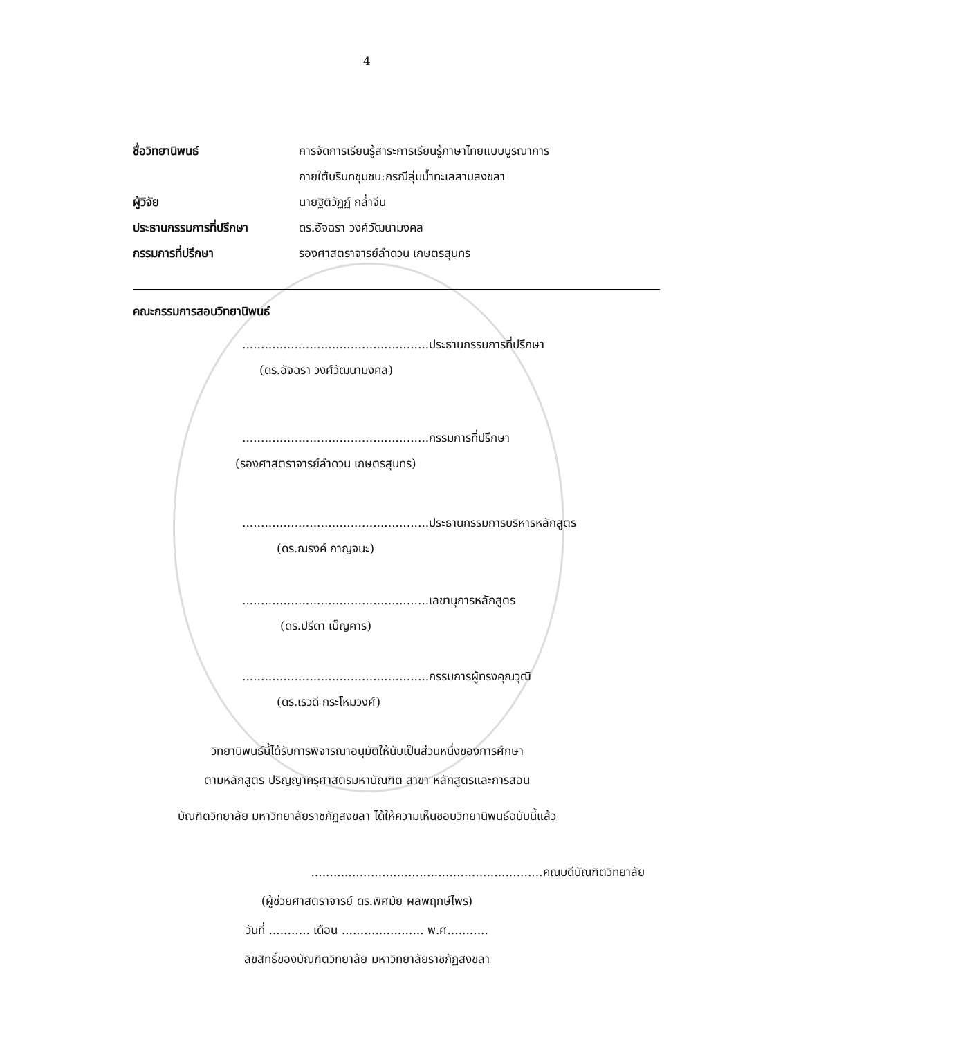4
ชื่อวิทยานิพนธ์ การจัดการเรียนรู้สาระการเรียนรู้ภาษาไทยแบบบูรณาการ
ภายใต้บริบทชุมชน:กรณีลุ่มน้ำทะเลสาบสงขลา
ผู้วิจัย นายฐิติวัฏฏ์ กล่ำจีน
ประธานกรรมการที่ปรึกษา ดร.อัจฉรา วงศ์วัฒนามงคล
กรรมการที่ปรึกษา รองศาสตราจารย์ลำดวน เกษตรสุนทร
คณะกรรมการสอบวิทยานิพนธ์
..................................................ประธานกรรมการที่ปรึกษา
(ดร.อัจฉรา วงศ์วัฒนามงคล)
..................................................กรรมการที่ปรึกษา
(รองศาสตราจารย์ลำดวน เกษตรสุนทร)
..................................................ประธานกรรมการบริหารหลักสูตร
(ดร.ณรงค์ กาญจนะ)
..................................................เลขานุการหลักสูตร
(ดร.ปรีดา เบ็ญคาร)
..................................................กรรมการผู้ทรงคุณวุฒิ
(ดร.เรวดี กระโหมวงศ์)
วิทยานิพนธ์นี้ได้รับการพิจารณาอนุมัติให้นับเป็นส่วนหนึ่งของการศึกษา
ตามหลักสูตร ปริญญาครุศาสตรมหาบัณฑิต สาขา หลักสูตรและการสอน
บัณฑิตวิทยาลัย มหาวิทยาลัยราชภัฏสงขลา ได้ให้ความเห็นชอบวิทยานิพนธ์ฉบับนี้แล้ว
..............................................................คณบดีบัณฑิตวิทยาลัย
(ผู้ช่วยศาสตราจารย์ ดร.พิศมัย ผลพฤกษ์ไพร)
วันที่ ........... เดือน ...................... พ.ศ...........
ลิขสิทธิ์ของบัณฑิตวิทยาลัย มหาวิทยาลัยราชภัฏสงขลา